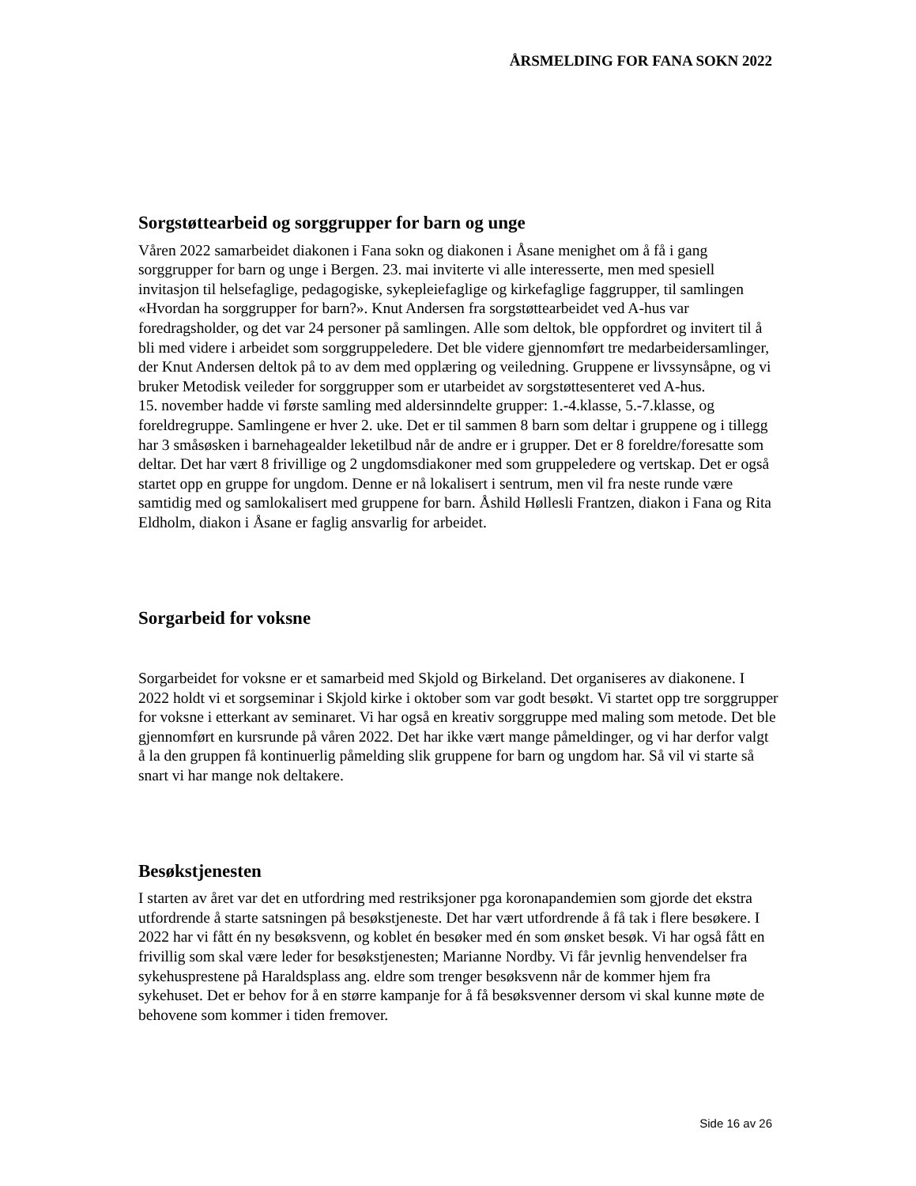ÅRSMELDING FOR FANA SOKN 2022
Sorgstøttearbeid og sorggrupper for barn og unge
Våren 2022 samarbeidet diakonen i Fana sokn og diakonen i Åsane menighet om å få i gang sorggrupper for barn og unge i Bergen. 23. mai inviterte vi alle interesserte, men med spesiell invitasjon til helsefaglige, pedagogiske, sykepleiefaglige og kirkefaglige faggrupper, til samlingen «Hvordan ha sorggrupper for barn?». Knut Andersen fra sorgstøttearbeidet ved A-hus var foredragsholder, og det var 24 personer på samlingen. Alle som deltok, ble oppfordret og invitert til å bli med videre i arbeidet som sorggruppeledere. Det ble videre gjennomført tre medarbeidersamlinger, der Knut Andersen deltok på to av dem med opplæring og veiledning. Gruppene er livssynsåpne, og vi bruker Metodisk veileder for sorggrupper som er utarbeidet av sorgstøttesenteret ved A-hus.
15. november hadde vi første samling med aldersinndelte grupper: 1.-4.klasse, 5.-7.klasse, og foreldregruppe. Samlingene er hver 2. uke. Det er til sammen 8 barn som deltar i gruppene og i tillegg har 3 småsøsken i barnehagealder leketilbud når de andre er i grupper. Det er 8 foreldre/foresatte som deltar. Det har vært 8 frivillige og 2 ungdomsdiakoner med som gruppeledere og vertskap. Det er også startet opp en gruppe for ungdom. Denne er nå lokalisert i sentrum, men vil fra neste runde være samtidig med og samlokalisert med gruppene for barn. Åshild Høllesli Frantzen, diakon i Fana og Rita Eldholm, diakon i Åsane er faglig ansvarlig for arbeidet.
Sorgarbeid for voksne
Sorgarbeidet for voksne er et samarbeid med Skjold og Birkeland. Det organiseres av diakonene. I 2022 holdt vi et sorgseminar i Skjold kirke i oktober som var godt besøkt. Vi startet opp tre sorggrupper for voksne i etterkant av seminaret. Vi har også en kreativ sorggruppe med maling som metode. Det ble gjennomført en kursrunde på våren 2022. Det har ikke vært mange påmeldinger, og vi har derfor valgt å la den gruppen få kontinuerlig påmelding slik gruppene for barn og ungdom har. Så vil vi starte så snart vi har mange nok deltakere.
Besøkstjenesten
I starten av året var det en utfordring med restriksjoner pga koronapandemien som gjorde det ekstra utfordrende å starte satsningen på besøkstjeneste. Det har vært utfordrende å få tak i flere besøkere. I 2022 har vi fått én ny besøksvenn, og koblet én besøker med én som ønsket besøk. Vi har også fått en frivillig som skal være leder for besøkstjenesten; Marianne Nordby. Vi får jevnlig henvendelser fra sykehusprestene på Haraldsplass ang. eldre som trenger besøksvenn når de kommer hjem fra sykehuset. Det er behov for å en større kampanje for å få besøksvenner dersom vi skal kunne møte de behovene som kommer i tiden fremover.
Side 16 av 26